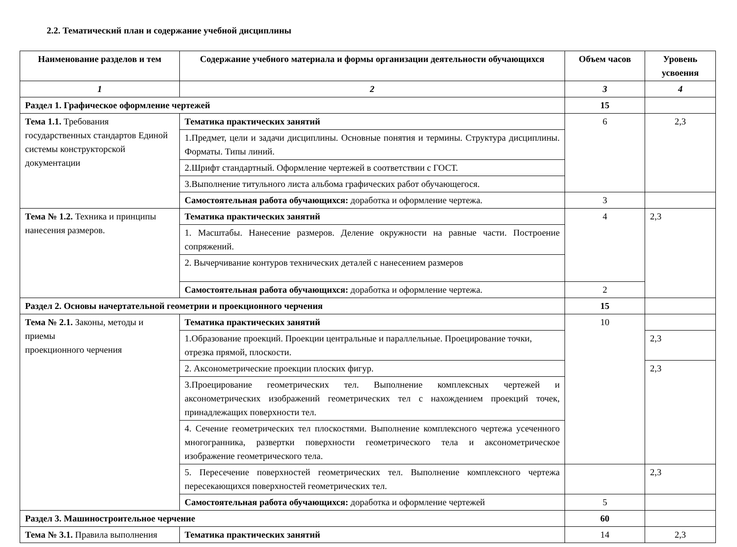2.2. Тематический план и содержание учебной дисциплины
| Наименование разделов и тем | Содержание учебного материала и формы организации деятельности обучающихся | Объем часов | Уровень усвоения |
| --- | --- | --- | --- |
| 1 | 2 | 3 | 4 |
| Раздел 1. Графическое оформление чертежей | | 15 | |
| Тема 1.1. Требования государственных стандартов Единой системы конструкторской документации | Тематика практических занятий | 6 | 2,3 |
| | 1.Предмет, цели и задачи дисциплины. Основные понятия и термины. Структура дисциплины. Форматы. Типы линий. | | |
| | 2.Шрифт стандартный. Оформление чертежей в соответствии с ГОСТ. | | |
| | 3.Выполнение титульного листа альбома графических работ обучающегося. | | |
| | Самостоятельная работа обучающихся: доработка и оформление чертежа. | 3 | |
| Тема № 1.2. Техника и принципы нанесения размеров. | Тематика практических занятий | 4 | 2,3 |
| | 1. Масштабы. Нанесение размеров. Деление окружности на равные части. Построение сопряжений. | | |
| | 2. Вычерчивание контуров технических деталей с нанесением размеров | | |
| | Самостоятельная работа обучающихся: доработка и оформление чертежа. | 2 | |
| Раздел 2. Основы начертательной геометрии и проекционного черчения | | 15 | |
| Тема № 2.1. Законы, методы и приемы проекционного черчения | Тематика практических занятий | 10 | |
| | 1.Образование проекций. Проекции центральные и параллельные. Проецирование точки, отрезка прямой, плоскости. | | 2,3 |
| | 2. Аксонометрические проекции плоских фигур. | | 2,3 |
| | 3.Проецирование геометрических тел. Выполнение комплексных чертежей и аксонометрических изображений геометрических тел с нахождением проекций точек, принадлежащих поверхности тел. | | |
| | 4. Сечение геометрических тел плоскостями. Выполнение комплексного чертежа усеченного многогранника, развертки поверхности геометрического тела и аксонометрическое изображение геометрического тела. | | |
| | 5. Пересечение поверхностей геометрических тел. Выполнение комплексного чертежа пересекающихся поверхностей геометрических тел. | | 2,3 |
| | Самостоятельная работа обучающихся: доработка и оформление чертежей | 5 | |
| Раздел 3. Машиностроительное черчение | | 60 | |
| Тема № 3.1. Правила выполнения | Тематика практических занятий | 14 | 2,3 |